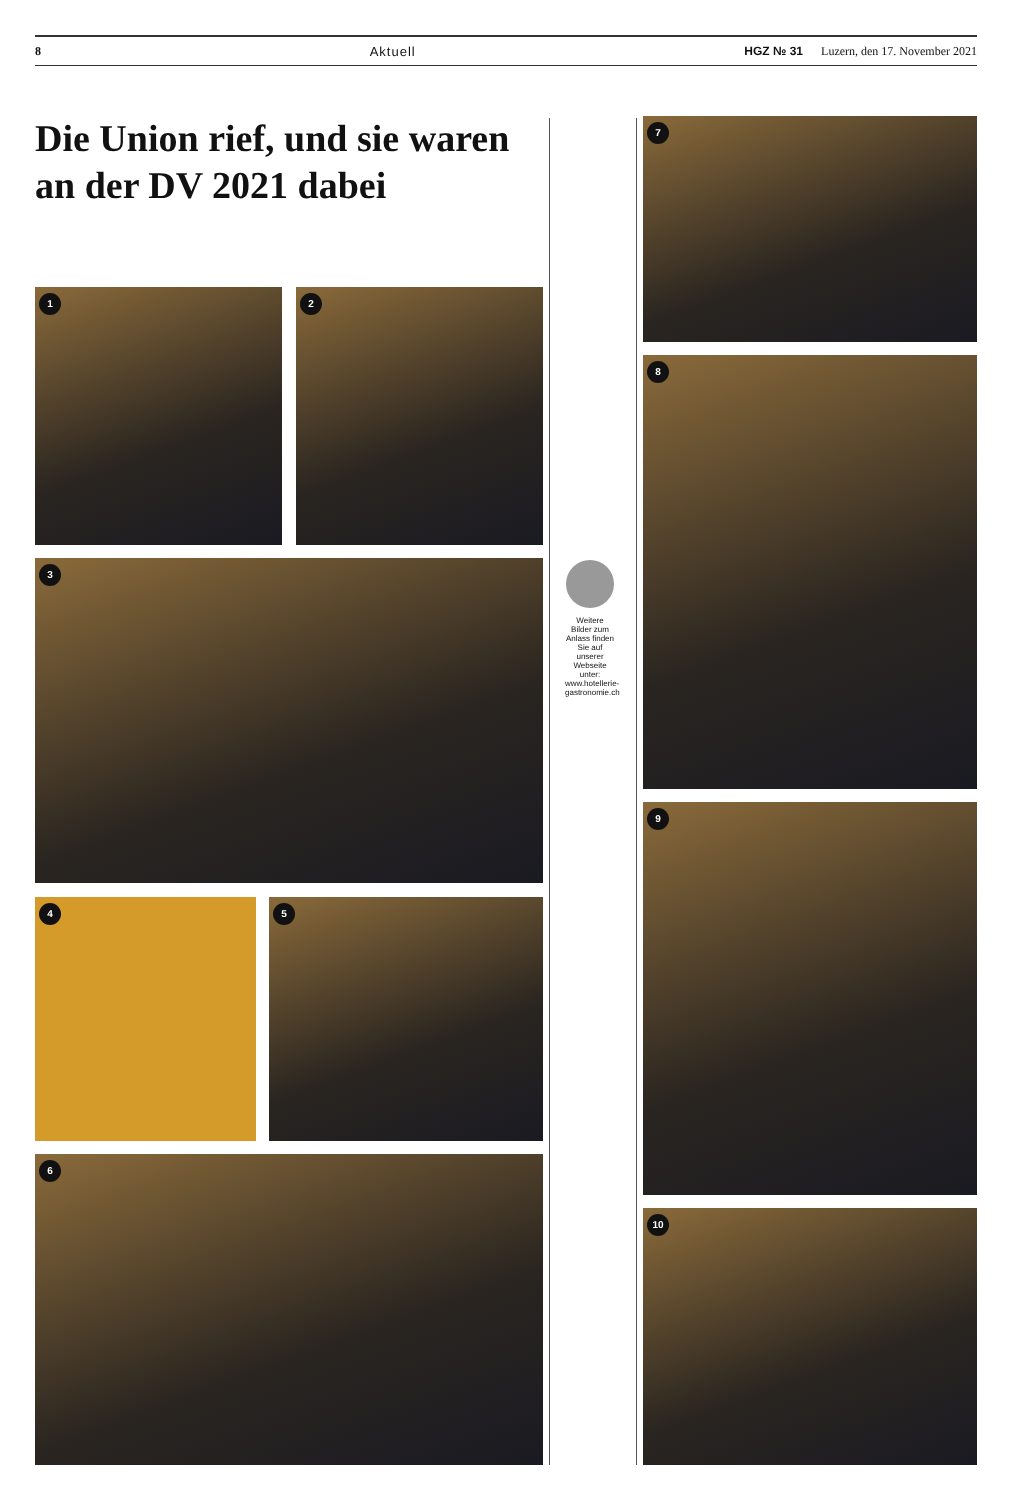8 Aktuell HGZ № 31 Luzern, den 17. November 2021
Die Union rief, und sie waren an der DV 2021 dabei
1 2
3
4 5
6
7
8
9
10
Weitere Bilder zum Anlass finden Sie auf unserer Webseite unter: www.hotellerie-gastronomie.ch